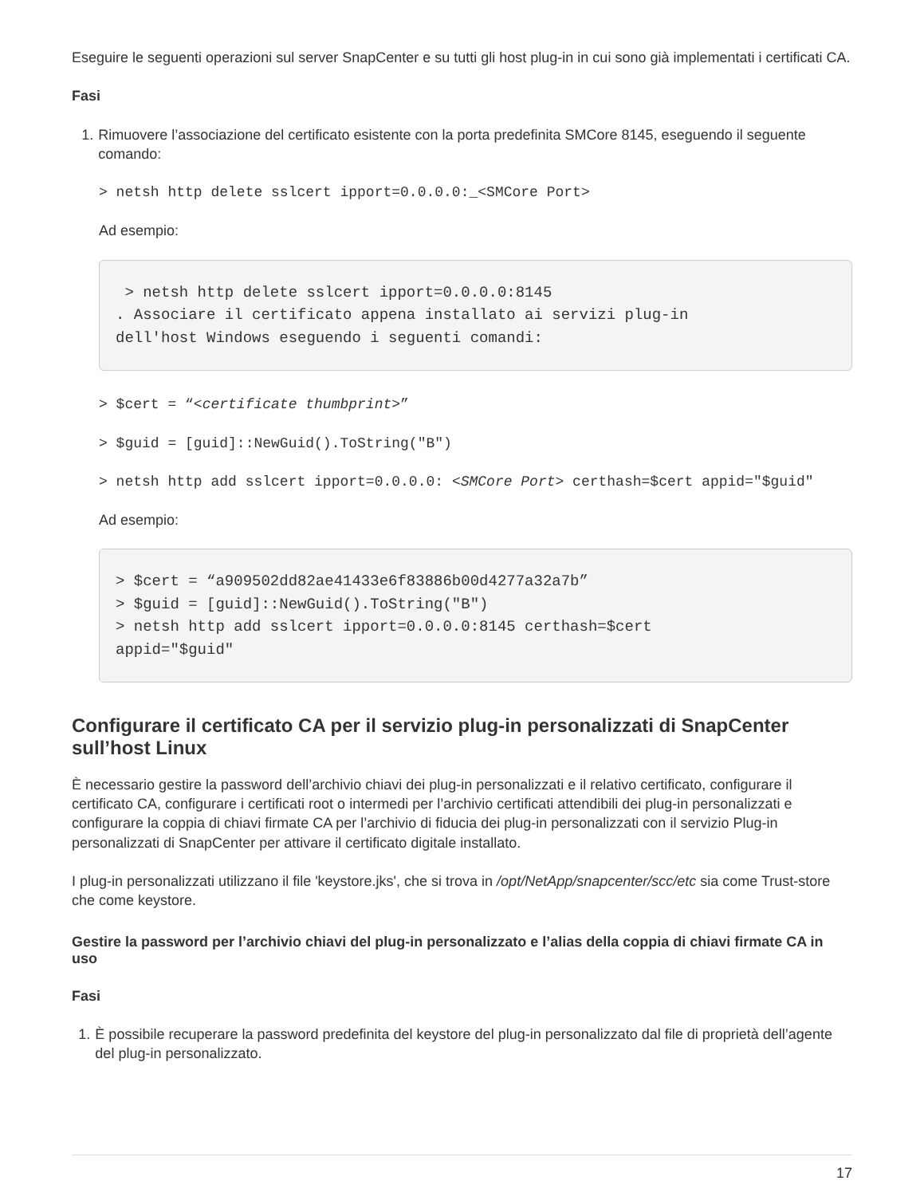Eseguire le seguenti operazioni sul server SnapCenter e su tutti gli host plug-in in cui sono già implementati i certificati CA.
Fasi
1. Rimuovere l’associazione del certificato esistente con la porta predefinita SMCore 8145, eseguendo il seguente comando:
> netsh http delete sslcert ipport=0.0.0.0:_<SMCore Port>
Ad esempio:
 > netsh http delete sslcert ipport=0.0.0.0:8145
. Associare il certificato appena installato ai servizi plug-in
dell'host Windows eseguendo i seguenti comandi:
> $cert = “<certificate thumbprint>”
> $guid = [guid]::NewGuid().ToString("B")
> netsh http add sslcert ipport=0.0.0.0: <SMCore Port> certhash=$cert appid="$guid"
Ad esempio:
> $cert = “a909502dd82ae41433e6f83886b00d4277a32a7b”
> $guid = [guid]::NewGuid().ToString("B")
> netsh http add sslcert ipport=0.0.0.0:8145 certhash=$cert
appid="$guid"
Configurare il certificato CA per il servizio plug-in personalizzati di SnapCenter sull’host Linux
È necessario gestire la password dell’archivio chiavi dei plug-in personalizzati e il relativo certificato, configurare il certificato CA, configurare i certificati root o intermedi per l’archivio certificati attendibili dei plug-in personalizzati e configurare la coppia di chiavi firmate CA per l’archivio di fiducia dei plug-in personalizzati con il servizio Plug-in personalizzati di SnapCenter per attivare il certificato digitale installato.
I plug-in personalizzati utilizzano il file 'keystore.jks', che si trova in /opt/NetApp/snapcenter/scc/etc sia come Trust-store che come keystore.
Gestire la password per l’archivio chiavi del plug-in personalizzato e l’alias della coppia di chiavi firmate CA in uso
Fasi
1. È possibile recuperare la password predefinita del keystore del plug-in personalizzato dal file di proprietà dell’agente del plug-in personalizzato.
17